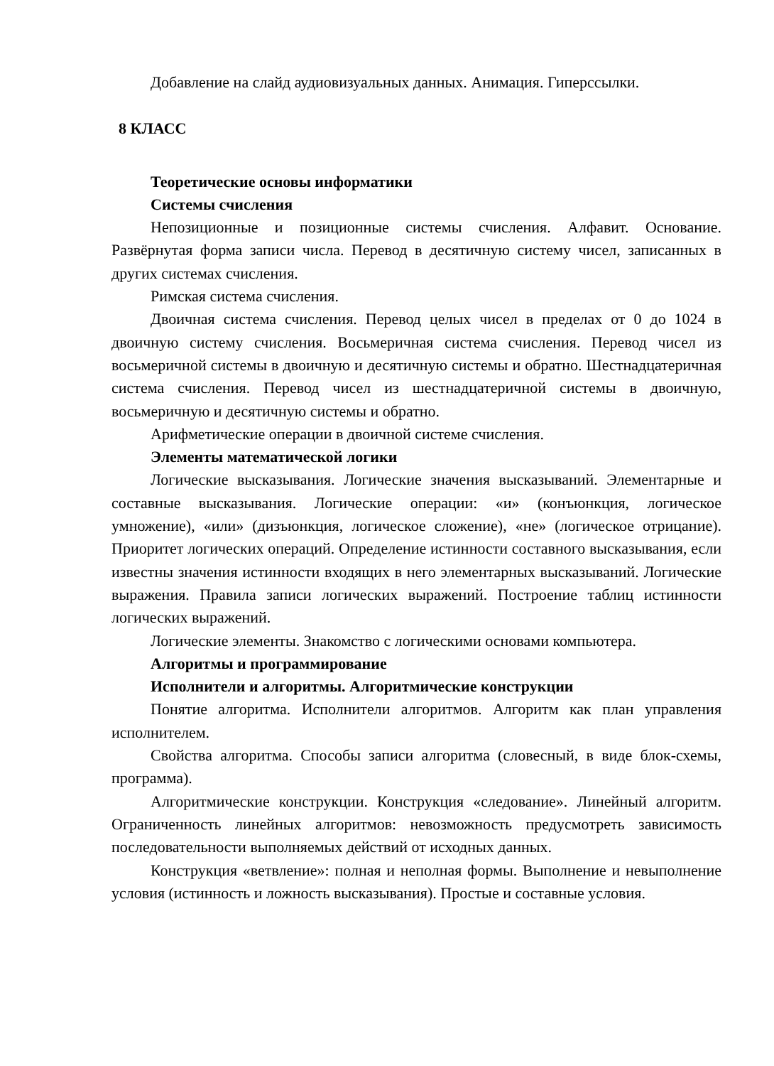Добавление на слайд аудиовизуальных данных. Анимация. Гиперссылки.
8 КЛАСС
Теоретические основы информатики
Системы счисления
Непозиционные и позиционные системы счисления. Алфавит. Основание. Развёрнутая форма записи числа. Перевод в десятичную систему чисел, записанных в других системах счисления.
Римская система счисления.
Двоичная система счисления. Перевод целых чисел в пределах от 0 до 1024 в двоичную систему счисления. Восьмеричная система счисления. Перевод чисел из восьмеричной системы в двоичную и десятичную системы и обратно. Шестнадцатеричная система счисления. Перевод чисел из шестнадцатеричной системы в двоичную, восьмеричную и десятичную системы и обратно.
Арифметические операции в двоичной системе счисления.
Элементы математической логики
Логические высказывания. Логические значения высказываний. Элементарные и составные высказывания. Логические операции: «и» (конъюнкция, логическое умножение), «или» (дизъюнкция, логическое сложение), «не» (логическое отрицание). Приоритет логических операций. Определение истинности составного высказывания, если известны значения истинности входящих в него элементарных высказываний. Логические выражения. Правила записи логических выражений. Построение таблиц истинности логических выражений.
Логические элементы. Знакомство с логическими основами компьютера.
Алгоритмы и программирование
Исполнители и алгоритмы. Алгоритмические конструкции
Понятие алгоритма. Исполнители алгоритмов. Алгоритм как план управления исполнителем.
Свойства алгоритма. Способы записи алгоритма (словесный, в виде блок-схемы, программа).
Алгоритмические конструкции. Конструкция «следование». Линейный алгоритм. Ограниченность линейных алгоритмов: невозможность предусмотреть зависимость последовательности выполняемых действий от исходных данных.
Конструкция «ветвление»: полная и неполная формы. Выполнение и невыполнение условия (истинность и ложность высказывания). Простые и составные условия.